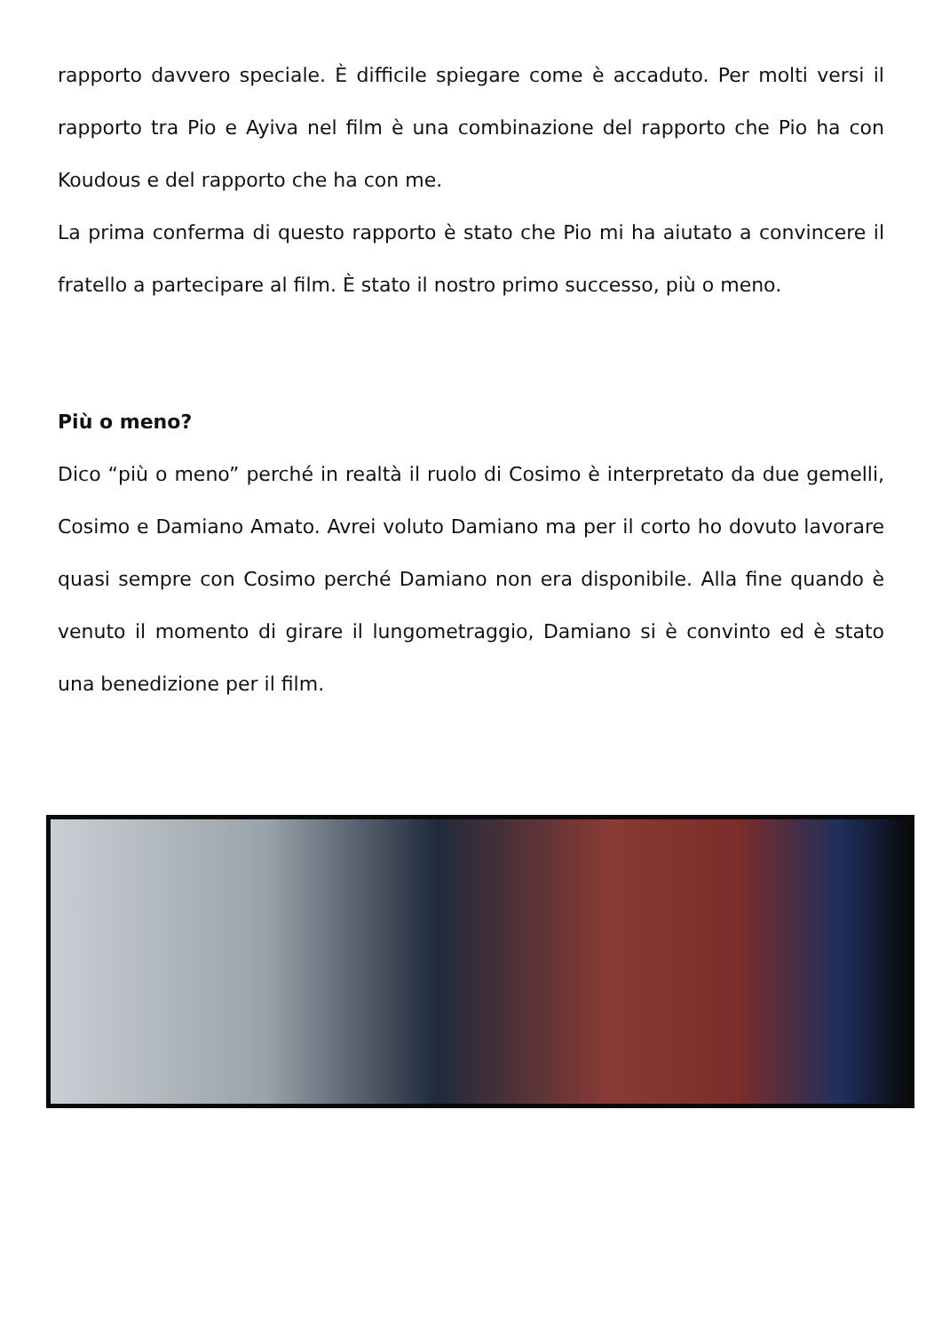rapporto davvero speciale. È difficile spiegare come è accaduto. Per molti versi il rapporto tra Pio e Ayiva nel film è una combinazione del rapporto che Pio ha con Koudous e del rapporto che ha con me.
La prima conferma di questo rapporto è stato che Pio mi ha aiutato a convincere il fratello a partecipare al film. È stato il nostro primo successo, più o meno.
Più o meno?
Dico “più o meno” perché in realtà il ruolo di Cosimo è interpretato da due gemelli, Cosimo e Damiano Amato. Avrei voluto Damiano ma per il corto ho dovuto lavorare quasi sempre con Cosimo perché Damiano non era disponibile. Alla fine quando è venuto il momento di girare il lungometraggio, Damiano si è convinto ed è stato una benedizione per il film.